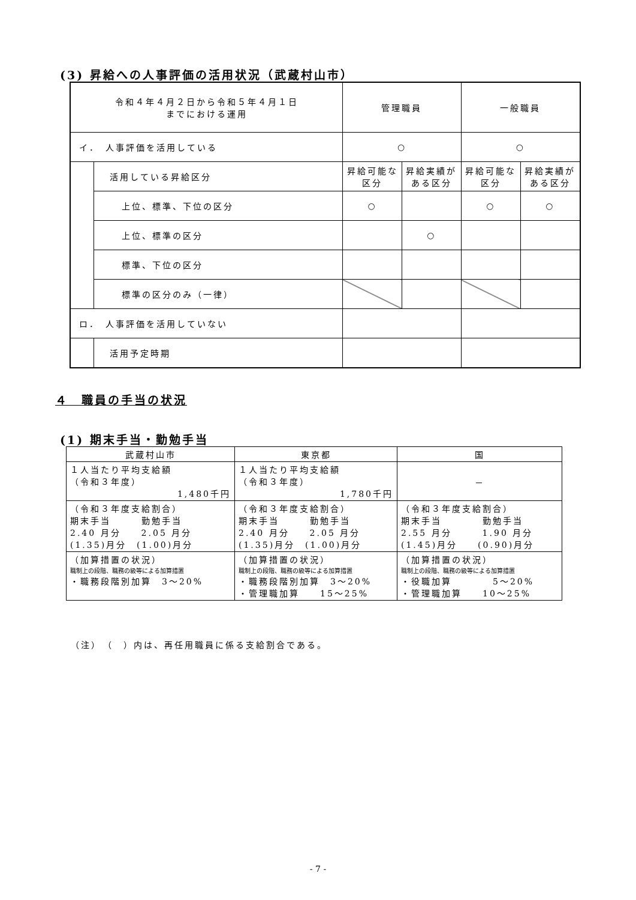(3) 昇給への人事評価の活用状況（武蔵村山市）
| 令和４年４月２日から令和５年４月１日 までにおける運用 | | 管理職員 | | 一般職員 | |
| --- | --- | --- | --- | --- | --- |
| イ． 人事評価を活用している | | ○ | | ○ | |
| | 活用している昇給区分 | 昇給可能な 区分 | 昇給実績が ある区分 | 昇給可能な 区分 | 昇給実績が ある区分 |
| | 上位、標準、下位の区分 | ○ | | ○ | ○ |
| | 上位、標準の区分 | | ○ | | |
| | 標準、下位の区分 | | | | |
| | 標準の区分のみ（一律） | | | | |
| ロ． 人事評価を活用していない | | | | | |
| | 活用予定時期 | | | | |
４　職員の手当の状況
(1) 期末手当・勤勉手当
| 武蔵村山市 | 東京都 | 国 |
| --- | --- | --- |
| １人当たり平均支給額 （令和３年度） 1,480千円 | １人当たり平均支給額 （令和３年度） 1,780千円 | － |
| （令和３年度支給割合） 期末手当 勤勉手当 2.40 月分 2.05 月分 (1.35)月分 (1.00)月分 | （令和３年度支給割合） 期末手当 勤勉手当 2.40 月分 2.05 月分 (1.35)月分 (1.00)月分 | （令和３年度支給割合） 期末手当 勤勉手当 2.55 月分 1.90 月分 (1.45)月分 (0.90)月分 |
| （加算措置の状況） 職制上の段階、職務の級等による加算措置 ・職務段階別加算 3～20% | （加算措置の状況） 職制上の段階、職務の級等による加算措置 ・職務段階別加算 3～20% ・管理職加算 15～25% | （加算措置の状況） 職制上の段階、職務の級等による加算措置 ・役職加算 5～20% ・管理職加算 10～25% |
（注）　（　）内は、再任用職員に係る支給割合である。
- 7 -